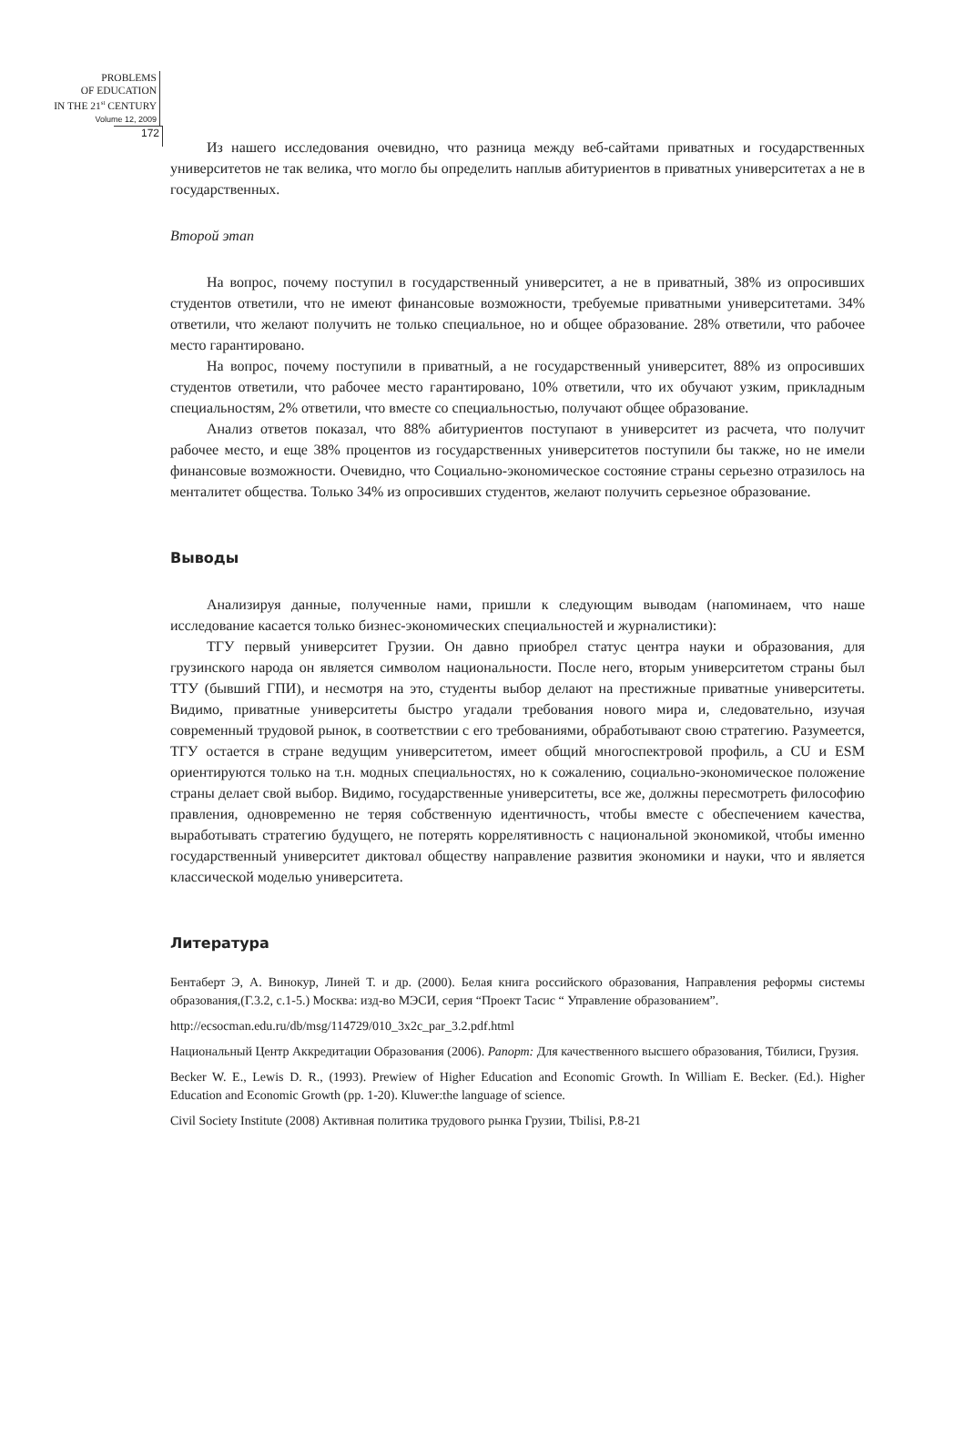PROBLEMS
OF EDUCATION
IN THE 21<sup>st</sup> CENTURY
Volume 12, 2009
172
Из нашего исследования очевидно, что разница между веб-сайтами приватных и государственных университетов не так велика, что могло бы определить наплыв абитуриентов в приватных университетах а не в государственных.
Второй этап
На вопрос, почему поступил в государственный университет, а не в приватный, 38% из опросивших студентов ответили, что не имеют финансовые возможности, требуемые приватными университетами. 34% ответили, что желают получить не только специальное, но и общее образование. 28% ответили, что рабочее место гарантировано.
На вопрос, почему поступили в приватный, а не государственный университет, 88% из опросивших студентов ответили, что рабочее место гарантировано, 10% ответили, что их обучают узким, прикладным специальностям, 2% ответили, что вместе со специальностью, получают общее образование.
Анализ ответов показал, что 88% абитуриентов поступают в университет из расчета, что получит рабочее место, и еще 38% процентов из государственных университетов поступили бы также, но не имели финансовые возможности. Очевидно, что Социально-экономическое состояние страны серьезно отразилось на менталитет общества. Только 34% из опросивших студентов, желают получить серьезное образование.
Выводы
Анализируя данные, полученные нами, пришли к следующим выводам (напоминаем, что наше исследование касается только бизнес-экономических специальностей и журналистики):
ТГУ первый университет Грузии. Он давно приобрел статус центра науки и образования, для грузинского народа он является символом национальности. После него, вторым университетом страны был ТТУ (бывший ГПИ), и несмотря на это, студенты выбор делают на престижные приватные университеты. Видимо, приватные университеты быстро угадали требования нового мира и, следовательно, изучая современный трудовой рынок, в соответствии с его требованиями, обработывают свою стратегию. Разумеется, ТГУ остается в стране ведущим университетом, имеет общий многоспектровой профиль, а CU и ESM ориентируются только на т.н. модных специальностях, но к сожалению, социально-экономическое положение страны делает свой выбор. Видимо, государственные университеты, все же, должны пересмотреть философию правления, одновременно не теряя собственную идентичность, чтобы вместе с обеспечением качества, выработывать стратегию будущего, не потерять коррелятивность с национальной экономикой, чтобы именно государственный университет диктовал обществу направление развития экономики и науки, что и является классической моделью университета.
Литература
Бентаберт Э, А. Винокур, Линей Т. и др. (2000). Белая книга российского образования, Направления реформы системы образования,(Г.3.2, с.1-5.) Москва: изд-во МЭСИ, серия “Проект Тасис “ Управление образованием”.
http://ecsocman.edu.ru/db/msg/114729/010_3x2c_par_3.2.pdf.html
Национальный Центр Аккредитации Образования (2006). Рапорт: Для качественного высшего образования, Тбилиси, Грузия.
Becker W. E., Lewis D. R., (1993). Prewiew of Higher Education and Economic Growth. In William E. Becker. (Ed.). Higher Education and Economic Growth (pp. 1-20). Kluwer:the language of science.
Civil Society Institute (2008) Активная политика трудового рынка Грузии, Tbilisi, P.8-21